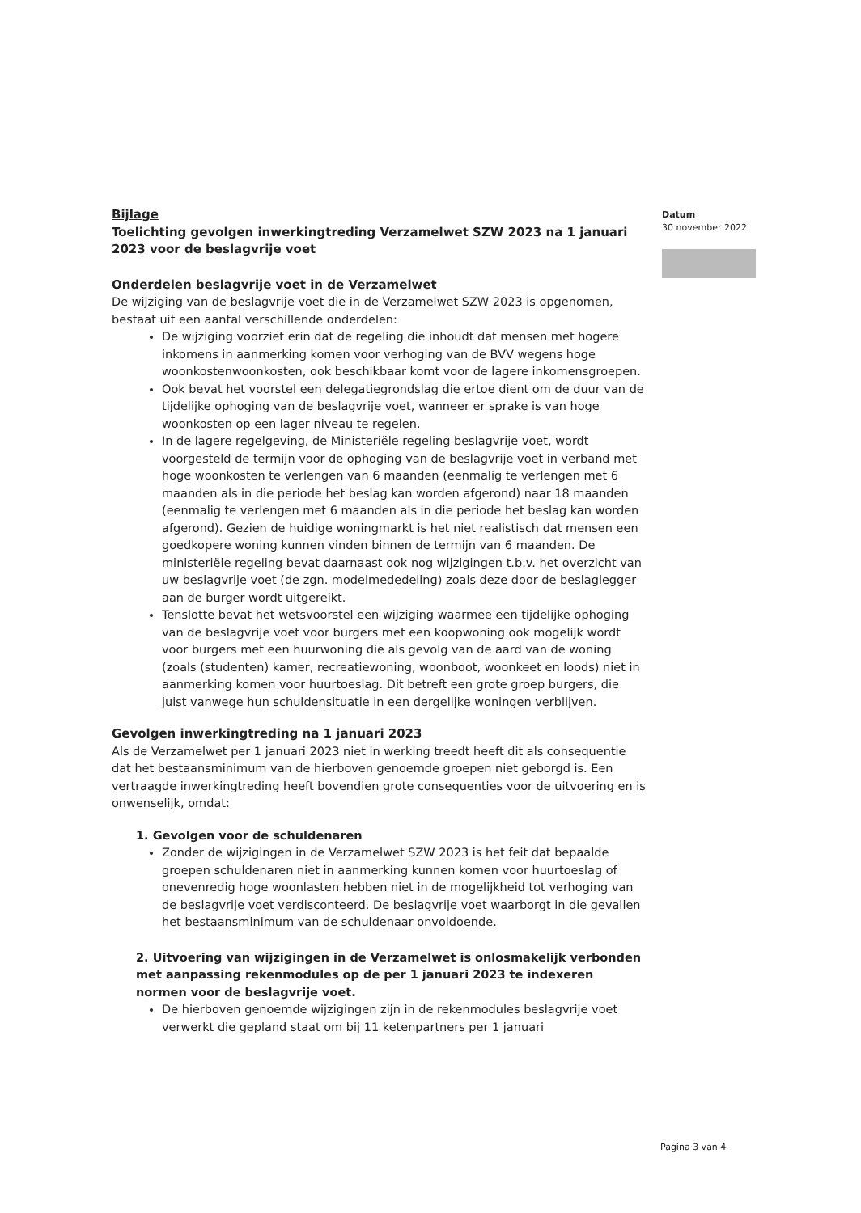Bijlage
Toelichting gevolgen inwerkingtreding Verzamelwet SZW 2023 na 1 januari 2023 voor de beslagvrije voet
Onderdelen beslagvrije voet in de Verzamelwet
De wijziging van de beslagvrije voet die in de Verzamelwet SZW 2023 is opgenomen, bestaat uit een aantal verschillende onderdelen:
De wijziging voorziet erin dat de regeling die inhoudt dat mensen met hogere inkomens in aanmerking komen voor verhoging van de BVV wegens hoge woonkostenwoonkosten, ook beschikbaar komt voor de lagere inkomensgroepen.
Ook bevat het voorstel een delegatiegrondslag die ertoe dient om de duur van de tijdelijke ophoging van de beslagvrije voet, wanneer er sprake is van hoge woonkosten op een lager niveau te regelen.
In de lagere regelgeving, de Ministeriële regeling beslagvrije voet, wordt voorgesteld de termijn voor de ophoging van de beslagvrije voet in verband met hoge woonkosten te verlengen van 6 maanden (eenmalig te verlengen met 6 maanden als in die periode het beslag kan worden afgerond) naar 18 maanden (eenmalig te verlengen met 6 maanden als in die periode het beslag kan worden afgerond). Gezien de huidige woningmarkt is het niet realistisch dat mensen een goedkopere woning kunnen vinden binnen de termijn van 6 maanden. De ministeriële regeling bevat daarnaast ook nog wijzigingen t.b.v. het overzicht van uw beslagvrije voet (de zgn. modelmededeling) zoals deze door de beslaglegger aan de burger wordt uitgereikt.
Tenslotte bevat het wetsvoorstel een wijziging waarmee een tijdelijke ophoging van de beslagvrije voet voor burgers met een koopwoning ook mogelijk wordt voor burgers met een huurwoning die als gevolg van de aard van de woning (zoals (studenten) kamer, recreatiewoning, woonboot, woonkeet en loods) niet in aanmerking komen voor huurtoeslag. Dit betreft een grote groep burgers, die juist vanwege hun schuldensituatie in een dergelijke woningen verblijven.
Gevolgen inwerkingtreding na 1 januari 2023
Als de Verzamelwet per 1 januari 2023 niet in werking treedt heeft dit als consequentie dat het bestaansminimum van de hierboven genoemde groepen niet geborgd is. Een vertraagde inwerkingtreding heeft bovendien grote consequenties voor de uitvoering en is onwenselijk, omdat:
1. Gevolgen voor de schuldenaren
Zonder de wijzigingen in de Verzamelwet SZW 2023 is het feit dat bepaalde groepen schuldenaren niet in aanmerking kunnen komen voor huurtoeslag of onevenredig hoge woonlasten hebben niet in de mogelijkheid tot verhoging van de beslagvrije voet verdisconteerd. De beslagvrije voet waarborgt in die gevallen het bestaansminimum van de schuldenaar onvoldoende.
2. Uitvoering van wijzigingen in de Verzamelwet is onlosmakelijk verbonden met aanpassing rekenmodules op de per 1 januari 2023 te indexeren normen voor de beslagvrije voet.
De hierboven genoemde wijzigingen zijn in de rekenmodules beslagvrije voet verwerkt die gepland staat om bij 11 ketenpartners per 1 januari
Datum
30 november 2022
Pagina 3 van 4